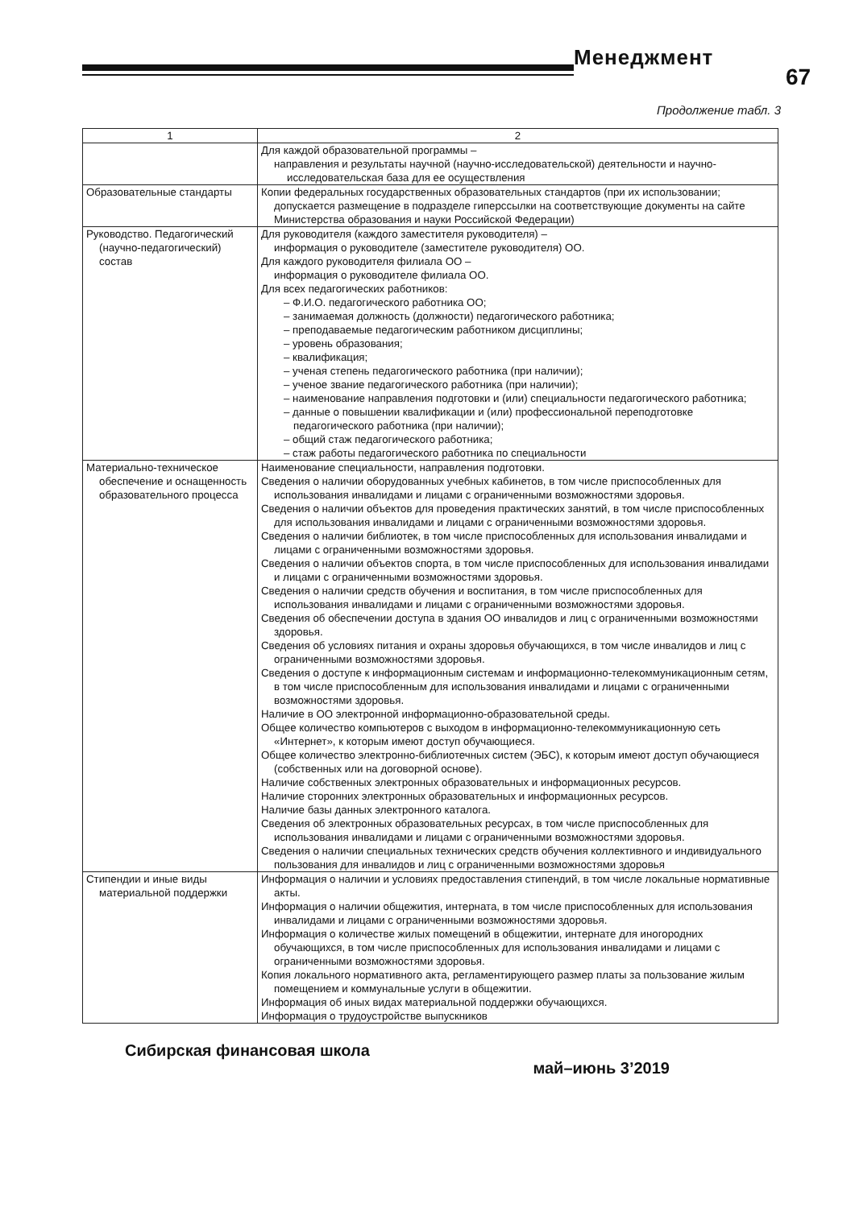Менеджмент
67
Продолжение табл. 3
| 1 | 2 |
| --- | --- |
| | Для каждой образовательной программы – направления и результаты научной (научно-исследовательской) деятельности и научно-исследовательская база для ее осуществления |
| Образовательные стандарты | Копии федеральных государственных образовательных стандартов (при их использовании; допускается размещение в подразделе гиперссылки на соответствующие документы на сайте Министерства образования и науки Российской Федерации) |
| Руководство. Педагогический (научно-педагогический) состав | Для руководителя (каждого заместителя руководителя) – информация о руководителе (заместителе руководителя) ОО. Для каждого руководителя филиала ОО – информация о руководителе филиала ОО. Для всех педагогических работников: – Ф.И.О. педагогического работника ОО; – занимаемая должность (должности) педагогического работника; – преподаваемые педагогическим работником дисциплины; – уровень образования; – квалификация; – ученая степень педагогического работника (при наличии); – ученое звание педагогического работника (при наличии); – наименование направления подготовки и (или) специальности педагогического работника; – данные о повышении квалификации и (или) профессиональной переподготовке педагогического работника (при наличии); – общий стаж педагогического работника; – стаж работы педагогического работника по специальности |
| Материально-техническое обеспечение и оснащенность образовательного процесса | Наименование специальности, направления подготовки. Сведения о наличии оборудованных учебных кабинетов, в том числе приспособленных для использования инвалидами и лицами с ограниченными возможностями здоровья. Сведения о наличии объектов для проведения практических занятий, в том числе приспособленных для использования инвалидами и лицами с ограниченными возможностями здоровья. Сведения о наличии библиотек, в том числе приспособленных для использования инвалидами и лицами с ограниченными возможностями здоровья. Сведения о наличии объектов спорта, в том числе приспособленных для использования инвалидами и лицами с ограниченными возможностями здоровья. Сведения о наличии средств обучения и воспитания, в том числе приспособленных для использования инвалидами и лицами с ограниченными возможностями здоровья. Сведения об обеспечении доступа в здания ОО инвалидов и лиц с ограниченными возможностями здоровья. Сведения об условиях питания и охраны здоровья обучающихся, в том числе инвалидов и лиц с ограниченными возможностями здоровья. Сведения о доступе к информационным системам и информационно-телекоммуникационным сетям, в том числе приспособленным для использования инвалидами и лицами с ограниченными возможностями здоровья. Наличие в ОО электронной информационно-образовательной среды. Общее количество компьютеров с выходом в информационно-телекоммуникационную сеть «Интернет», к которым имеют доступ обучающиеся. Общее количество электронно-библиотечных систем (ЭБС), к которым имеют доступ обучающиеся (собственных или на договорной основе). Наличие собственных электронных образовательных и информационных ресурсов. Наличие сторонних электронных образовательных и информационных ресурсов. Наличие базы данных электронного каталога. Сведения об электронных образовательных ресурсах, в том числе приспособленных для использования инвалидами и лицами с ограниченными возможностями здоровья. Сведения о наличии специальных технических средств обучения коллективного и индивидуального пользования для инвалидов и лиц с ограниченными возможностями здоровья |
| Стипендии и иные виды материальной поддержки | Информация о наличии и условиях предоставления стипендий, в том числе локальные нормативные акты. Информация о наличии общежития, интерната, в том числе приспособленных для использования инвалидами и лицами с ограниченными возможностями здоровья. Информация о количестве жилых помещений в общежитии, интернате для иногородних обучающихся, в том числе приспособленных для использования инвалидами и лицами с ограниченными возможностями здоровья. Копия локального нормативного акта, регламентирующего размер платы за пользование жилым помещением и коммунальные услуги в общежитии. Информация об иных видах материальной поддержки обучающихся. Информация о трудоустройстве выпускников |
Сибирская финансовая школа май–июнь 3’2019